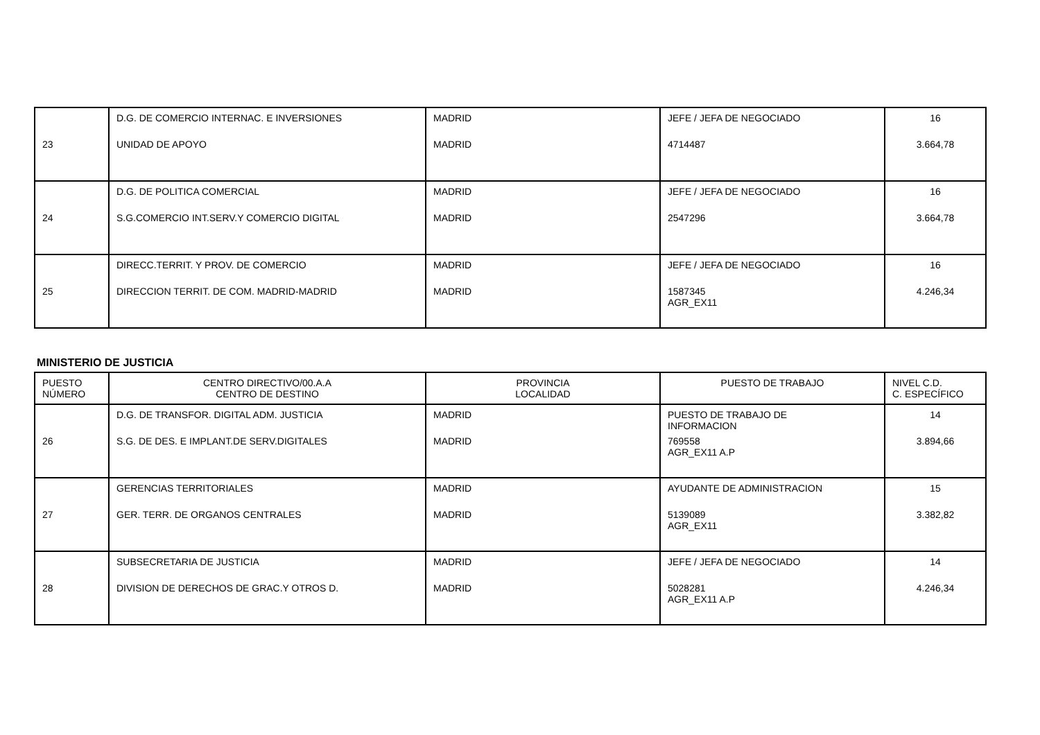| 23 | D.G. DE COMERCIO INTERNAC. E INVERSIONES UNIDAD DE APOYO | MADRID MADRID | JEFE / JEFA DE NEGOCIADO 4714487 | 16 3.664,78 |
| 24 | D.G. DE POLITICA COMERCIAL S.G.COMERCIO INT.SERV.Y COMERCIO DIGITAL | MADRID MADRID | JEFE / JEFA DE NEGOCIADO 2547296 | 16 3.664,78 |
| 25 | DIRECC.TERRIT. Y PROV. DE COMERCIO DIRECCION TERRIT. DE COM. MADRID-MADRID | MADRID MADRID | JEFE / JEFA DE NEGOCIADO 1587345 AGR_EX11 | 16 4.246,34 |
MINISTERIO DE JUSTICIA
| PUESTO NÚMERO | CENTRO DIRECTIVO/00.A.A CENTRO DE DESTINO | PROVINCIA LOCALIDAD | PUESTO DE TRABAJO | NIVEL C.D. C. ESPECÍFICO |
| --- | --- | --- | --- | --- |
| 26 | D.G. DE TRANSFOR. DIGITAL ADM. JUSTICIA S.G. DE DES. E IMPLANT.DE SERV.DIGITALES | MADRID MADRID | PUESTO DE TRABAJO DE INFORMACION 769558 AGR_EX11 A.P | 14 3.894,66 |
| 27 | GERENCIAS TERRITORIALES GER. TERR. DE ORGANOS CENTRALES | MADRID MADRID | AYUDANTE DE ADMINISTRACION 5139089 AGR_EX11 | 15 3.382,82 |
| 28 | SUBSECRETARIA DE JUSTICIA DIVISION DE DERECHOS DE GRAC.Y OTROS D. | MADRID MADRID | JEFE / JEFA DE NEGOCIADO 5028281 AGR_EX11 A.P | 14 4.246,34 |